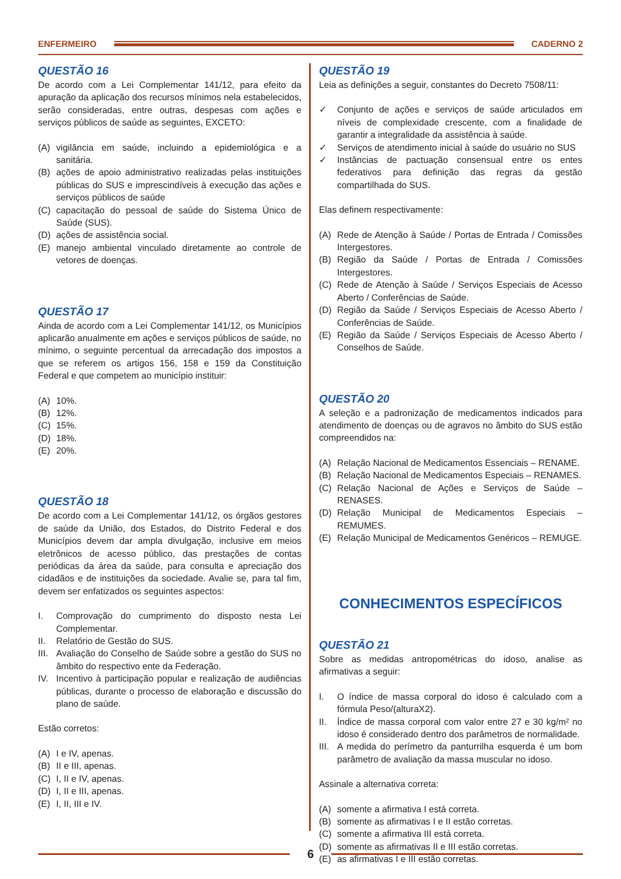ENFERMEIRO CADERNO 2
QUESTÃO 16
De acordo com a Lei Complementar 141/12, para efeito da apuração da aplicação dos recursos mínimos nela estabelecidos, serão consideradas, entre outras, despesas com ações e serviços públicos de saúde as seguintes, EXCETO:
(A) vigilância em saúde, incluindo a epidemiológica e a sanitária.
(B) ações de apoio administrativo realizadas pelas instituições públicas do SUS e imprescindíveis à execução das ações e serviços públicos de saúde
(C) capacitação do pessoal de saúde do Sistema Único de Saúde (SUS).
(D) ações de assistência social.
(E) manejo ambiental vinculado diretamente ao controle de vetores de doenças.
QUESTÃO 17
Ainda de acordo com a Lei Complementar 141/12, os Municípios aplicarão anualmente em ações e serviços públicos de saúde, no mínimo, o seguinte percentual da arrecadação dos impostos a que se referem os artigos 156, 158 e 159 da Constituição Federal e que competem ao município instituir:
(A) 10%.
(B) 12%.
(C) 15%.
(D) 18%.
(E) 20%.
QUESTÃO 18
De acordo com a Lei Complementar 141/12, os órgãos gestores de saúde da União, dos Estados, do Distrito Federal e dos Municípios devem dar ampla divulgação, inclusive em meios eletrônicos de acesso público, das prestações de contas periódicas da área da saúde, para consulta e apreciação dos cidadãos e de instituições da sociedade. Avalie se, para tal fim, devem ser enfatizados os seguintes aspectos:
I. Comprovação do cumprimento do disposto nesta Lei Complementar.
II. Relatório de Gestão do SUS.
III. Avaliação do Conselho de Saúde sobre a gestão do SUS no âmbito do respectivo ente da Federação.
IV. Incentivo à participação popular e realização de audiências públicas, durante o processo de elaboração e discussão do plano de saúde.
Estão corretos:
(A) I e IV, apenas.
(B) II e III, apenas.
(C) I, II e IV, apenas.
(D) I, II e III, apenas.
(E) I, II, III e IV.
QUESTÃO 19
Leia as definições a seguir, constantes do Decreto 7508/11:
✓ Conjunto de ações e serviços de saúde articulados em níveis de complexidade crescente, com a finalidade de garantir a integralidade da assistência à saúde.
✓ Serviços de atendimento inicial à saúde do usuário no SUS
✓ Instâncias de pactuação consensual entre os entes federativos para definição das regras da gestão compartilhada do SUS.
Elas definem respectivamente:
(A) Rede de Atenção à Saúde / Portas de Entrada / Comissões Intergestores.
(B) Região da Saúde / Portas de Entrada / Comissões Intergestores.
(C) Rede de Atenção à Saúde / Serviços Especiais de Acesso Aberto / Conferências de Saúde.
(D) Região da Saúde / Serviços Especiais de Acesso Aberto / Conferências de Saúde.
(E) Região da Saúde / Serviços Especiais de Acesso Aberto / Conselhos de Saúde.
QUESTÃO 20
A seleção e a padronização de medicamentos indicados para atendimento de doenças ou de agravos no âmbito do SUS estão compreendidos na:
(A) Relação Nacional de Medicamentos Essenciais – RENAME.
(B) Relação Nacional de Medicamentos Especiais – RENAMES.
(C) Relação Nacional de Ações e Serviços de Saúde – RENASES.
(D) Relação Municipal de Medicamentos Especiais – REMUMES.
(E) Relação Municipal de Medicamentos Genéricos – REMUGE.
CONHECIMENTOS ESPECÍFICOS
QUESTÃO 21
Sobre as medidas antropométricas do idoso, analise as afirmativas a seguir:
I. O índice de massa corporal do idoso é calculado com a fórmula Peso/(alturaX2).
II. Índice de massa corporal com valor entre 27 e 30 kg/m² no idoso é considerado dentro dos parâmetros de normalidade.
III. A medida do perímetro da panturrilha esquerda é um bom parâmetro de avaliação da massa muscular no idoso.
Assinale a alternativa correta:
(A) somente a afirmativa I está correta.
(B) somente as afirmativas I e II estão corretas.
(C) somente a afirmativa III está correta.
(D) somente as afirmativas II e III estão corretas.
(E) as afirmativas I e III estão corretas.
6